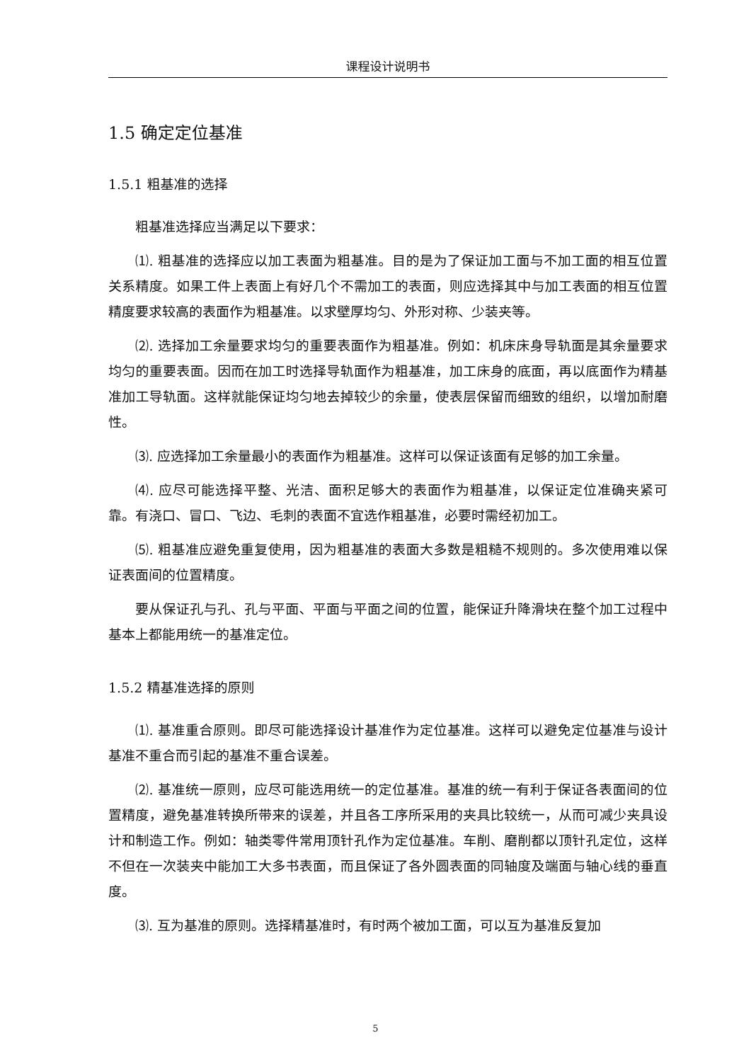课程设计说明书
1.5 确定定位基准
1.5.1 粗基准的选择
粗基准选择应当满足以下要求：
⑴. 粗基准的选择应以加工表面为粗基准。目的是为了保证加工面与不加工面的相互位置关系精度。如果工件上表面上有好几个不需加工的表面，则应选择其中与加工表面的相互位置精度要求较高的表面作为粗基准。以求壁厚均匀、外形对称、少装夹等。
⑵. 选择加工余量要求均匀的重要表面作为粗基准。例如：机床床身导轨面是其余量要求均匀的重要表面。因而在加工时选择导轨面作为粗基准，加工床身的底面，再以底面作为精基准加工导轨面。这样就能保证均匀地去掉较少的余量，使表层保留而细致的组织，以增加耐磨性。
⑶. 应选择加工余量最小的表面作为粗基准。这样可以保证该面有足够的加工余量。
⑷. 应尽可能选择平整、光洁、面积足够大的表面作为粗基准，以保证定位准确夹紧可靠。有浇口、冒口、飞边、毛刺的表面不宜选作粗基准，必要时需经初加工。
⑸. 粗基准应避免重复使用，因为粗基准的表面大多数是粗糙不规则的。多次使用难以保证表面间的位置精度。
要从保证孔与孔、孔与平面、平面与平面之间的位置，能保证升降滑块在整个加工过程中基本上都能用统一的基准定位。
1.5.2 精基准选择的原则
⑴. 基准重合原则。即尽可能选择设计基准作为定位基准。这样可以避免定位基准与设计基准不重合而引起的基准不重合误差。
⑵. 基准统一原则，应尽可能选用统一的定位基准。基准的统一有利于保证各表面间的位置精度，避免基准转换所带来的误差，并且各工序所采用的夹具比较统一，从而可减少夹具设计和制造工作。例如：轴类零件常用顶针孔作为定位基准。车削、磨削都以顶针孔定位，这样不但在一次装夹中能加工大多书表面，而且保证了各外圆表面的同轴度及端面与轴心线的垂直度。
⑶. 互为基准的原则。选择精基准时，有时两个被加工面，可以互为基准反复加
5